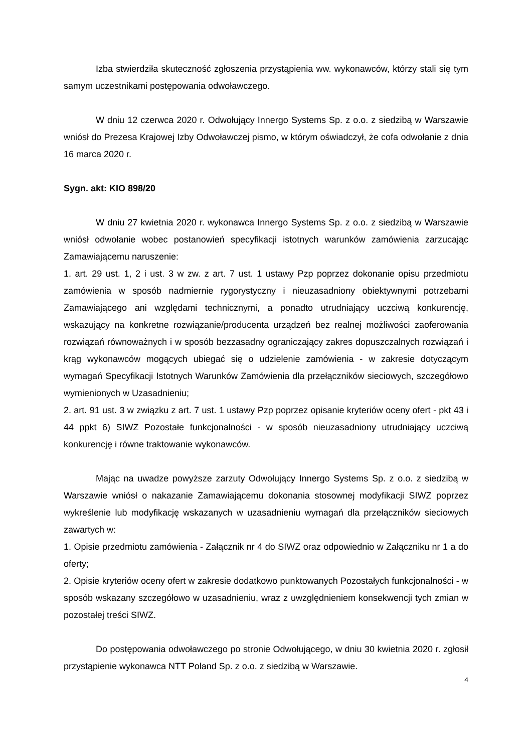Izba stwierdziła skuteczność zgłoszenia przystąpienia ww. wykonawców, którzy stali się tym samym uczestnikami postępowania odwoławczego.
W dniu 12 czerwca 2020 r. Odwołujący Innergo Systems Sp. z o.o. z siedzibą w Warszawie wniósł do Prezesa Krajowej Izby Odwoławczej pismo, w którym oświadczył, że cofa odwołanie z dnia 16 marca 2020 r.
Sygn. akt: KIO 898/20
W dniu 27 kwietnia 2020 r. wykonawca Innergo Systems Sp. z o.o. z siedzibą w Warszawie wniósł odwołanie wobec postanowień specyfikacji istotnych warunków zamówienia zarzucając Zamawiającemu naruszenie:
1. art. 29 ust. 1, 2 i ust. 3 w zw. z art. 7 ust. 1 ustawy Pzp poprzez dokonanie opisu przedmiotu zamówienia w sposób nadmiernie rygorystyczny i nieuzasadniony obiektywnymi potrzebami Zamawiającego ani względami technicznymi, a ponadto utrudniający uczciwą konkurencję, wskazujący na konkretne rozwiązanie/producenta urządzeń bez realnej możliwości zaoferowania rozwiązań równoważnych i w sposób bezzasadny ograniczający zakres dopuszczalnych rozwiązań i krąg wykonawców mogących ubiegać się o udzielenie zamówienia - w zakresie dotyczącym wymagań Specyfikacji Istotnych Warunków Zamówienia dla przełączników sieciowych, szczegółowo wymienionych w Uzasadnieniu;
2. art. 91 ust. 3 w związku z art. 7 ust. 1 ustawy Pzp poprzez opisanie kryteriów oceny ofert - pkt 43 i 44 ppkt 6) SIWZ Pozostałe funkcjonalności - w sposób nieuzasadniony utrudniający uczciwą konkurencję i równe traktowanie wykonawców.
Mając na uwadze powyższe zarzuty Odwołujący Innergo Systems Sp. z o.o. z siedzibą w Warszawie wniósł o nakazanie Zamawiającemu dokonania stosownej modyfikacji SIWZ poprzez wykreślenie lub modyfikację wskazanych w uzasadnieniu wymagań dla przełączników sieciowych zawartych w:
1. Opisie przedmiotu zamówienia - Załącznik nr 4 do SIWZ oraz odpowiednio w Załączniku nr 1 a do oferty;
2. Opisie kryteriów oceny ofert w zakresie dodatkowo punktowanych Pozostałych funkcjonalności - w sposób wskazany szczegółowo w uzasadnieniu, wraz z uwzględnieniem konsekwencji tych zmian w pozostałej treści SIWZ.
Do postępowania odwoławczego po stronie Odwołującego, w dniu 30 kwietnia 2020 r. zgłosił przystąpienie wykonawca NTT Poland Sp. z o.o. z siedzibą w Warszawie.
4